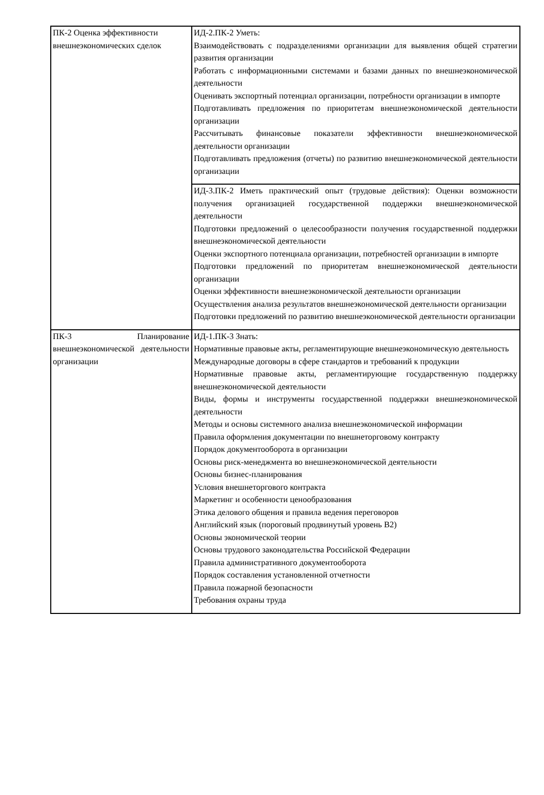| ПК-2 Оценка эффективности внешнеэкономических сделок | ИД-2.ПК-2 Уметь: Взаимодействовать с подразделениями организации для выявления общей стратегии развития организации Работать с информационными системами и базами данных по внешнеэкономической деятельности Оценивать экспортный потенциал организации, потребности организации в импорте Подготавливать предложения по приоритетам внешнеэкономической деятельности организации Рассчитывать финансовые показатели эффективности внешнеэкономической деятельности организации Подготавливать предложения (отчеты) по развитию внешнеэкономической деятельности организации |
| | ИД-3.ПК-2 Иметь практический опыт (трудовые действия): Оценки возможности получения организацией государственной поддержки внешнеэкономической деятельности Подготовки предложений о целесообразности получения государственной поддержки внешнеэкономической деятельности Оценки экспортного потенциала организации, потребностей организации в импорте Подготовки предложений по приоритетам внешнеэкономической деятельности организации Оценки эффективности внешнеэкономической деятельности организации Осуществления анализа результатов внешнеэкономической деятельности организации Подготовки предложений по развитию внешнеэкономической деятельности организации |
| ПК-3 Планирование внешнеэкономической деятельности организации | ИД-1.ПК-3 Знать: Нормативные правовые акты, регламентирующие внешнеэкономическую деятельность Международные договоры в сфере стандартов и требований к продукции Нормативные правовые акты, регламентирующие государственную поддержку внешнеэкономической деятельности Виды, формы и инструменты государственной поддержки внешнеэкономической деятельности Методы и основы системного анализа внешнеэкономической информации Правила оформления документации по внешнеторговому контракту Порядок документооборота в организации Основы риск-менеджмента во внешнеэкономической деятельности Основы бизнес-планирования Условия внешнеторгового контракта Маркетинг и особенности ценообразования Этика делового общения и правила ведения переговоров Английский язык (пороговый продвинутый уровень B2) Основы экономической теории Основы трудового законодательства Российской Федерации Правила административного документооборота Порядок составления установленной отчетности Правила пожарной безопасности Требования охраны труда |